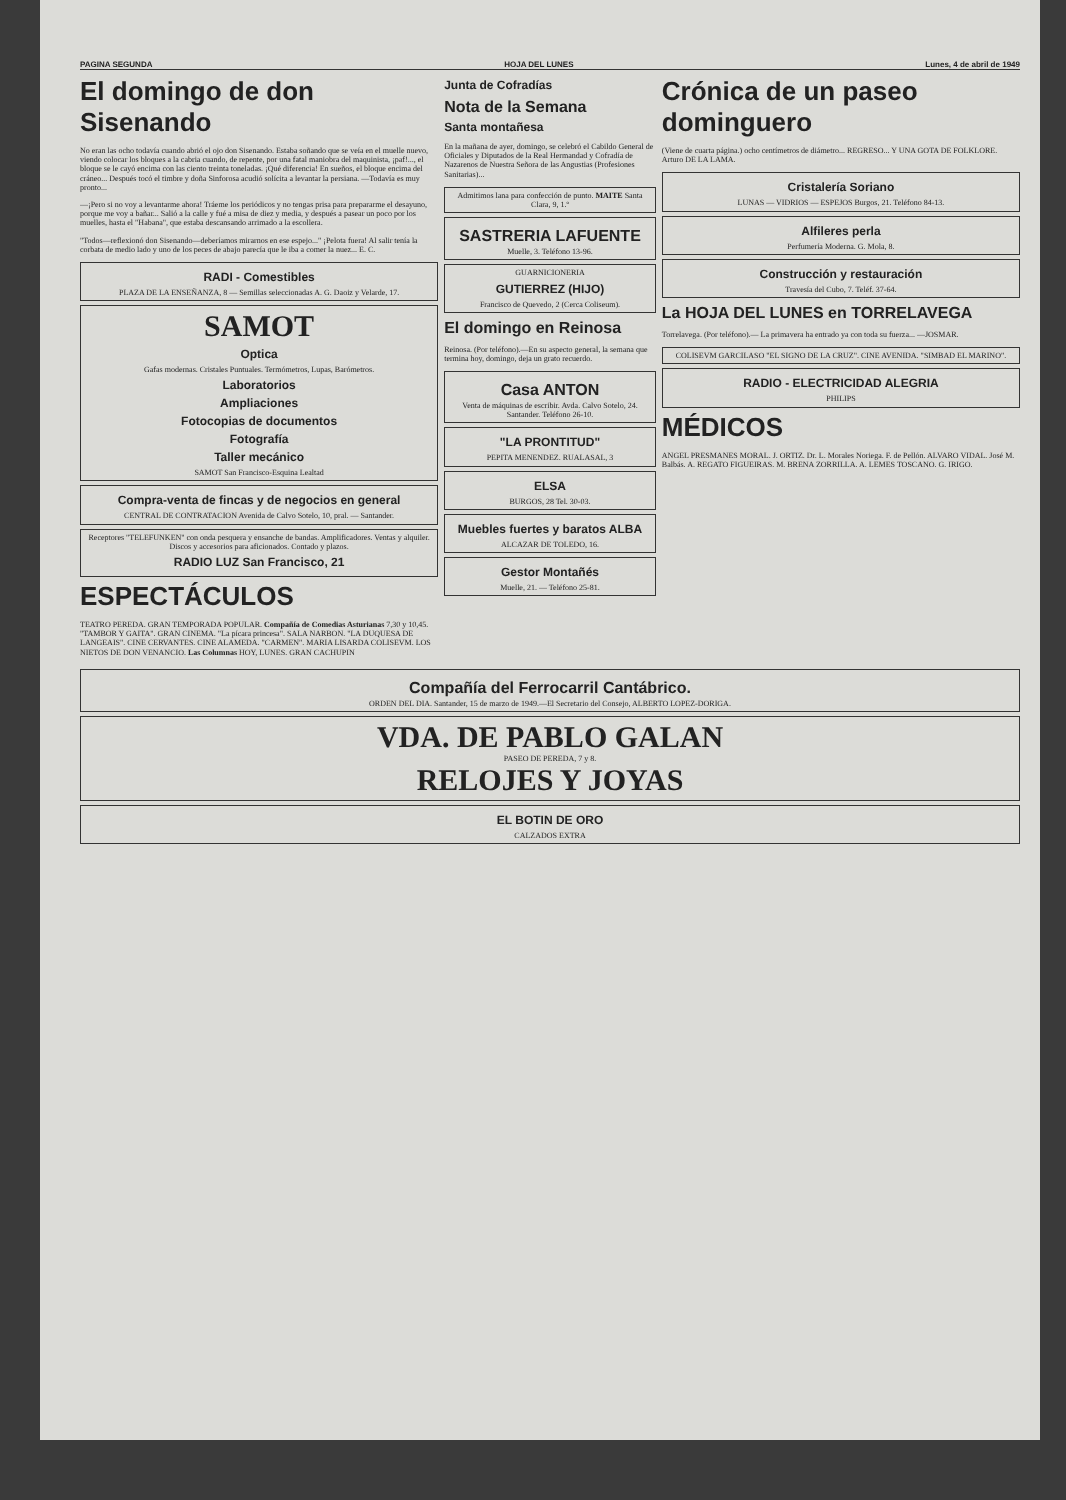PAGINA SEGUNDA HOJA DEL LUNES Lunes, 4 de abril de 1949
El domingo de don Sisenando
No eran las ocho todavía cuando abrió el ojo don Sisenando. Estaba soñando que se veía en el muelle nuevo, viendo colocar los bloques a la cabria cuando, de repente, por una fatal maniobra del maquinista, ¡paf!..., el bloque se le cayó encima con las ciento treinta toneladas. ¡Qué diferencia! En sueños, el bloque encima del cráneo... Después tocó el timbre y doña Sinforosa acudió solícita a levantar la persiana. —Todavía es muy pronto...
—¡Pero si no voy a levantarme ahora! Tráeme los periódicos y no tengas prisa para prepararme el desayuno, porque me voy a bañar... Salió a la calle y fué a misa de diez y media, y después a pasear un poco por los muelles, hasta el "Habana", que estaba descansando arrimado a la escollera.
"Todos—reflexionó don Sisenando—deberíamos mirarnos en ese espejo..." ¡Pelota fuera! Al salir tenía la corbata de medio lado y uno de los peces de abajo parecía que le iba a comer la nuez... E. C.
RADI - Comestibles
PLAZA DE LA ENSEÑANZA, 8 — Semillas seleccionadas A. G. Daoiz y Velarde, 17.
SAMOT
Optica
Gafas modernas. Cristales Puntuales. Termómetros, Lupas, Barómetros.
Laboratorios
Ampliaciones
Fotocopias de documentos
Fotografía
Taller mecánico
SAMOT San Francisco-Esquina Lealtad
Compra-venta de fincas y de negocios en general
CENTRAL DE CONTRATACION Avenida de Calvo Sotelo, 10, pral. — Santander.
Receptores "TELEFUNKEN" con onda pesquera y ensanche de bandas. Amplificadores. Ventas y alquiler. Discos y accesorios para aficionados. Contado y plazos.
RADIO LUZ San Francisco, 21
ESPECTÁCULOS
TEATRO PEREDA. GRAN TEMPORADA POPULAR. Compañía de Comedias Asturianas 7,30 y 10,45. "TAMBOR Y GAITA". GRAN CINEMA. "La pícara princesa". SALA NARBON. "LA DUQUESA DE LANGEAIS". CINE CERVANTES. CINE ALAMEDA. "CARMEN". MARIA LISARDA COLISEVM. LOS NIETOS DE DON VENANCIO. Las Columnas HOY, LUNES. GRAN CACHUPIN
Junta de Cofradías
Nota de la Semana
Santa montañesa
En la mañana de ayer, domingo, se celebró el Cabildo General de Oficiales y Diputados de la Real Hermandad y Cofradía de Nazarenos de Nuestra Señora de las Angustias (Profesiones Sanitarias)...
Admitimos lana para confección de punto. MAITE Santa Clara, 9, 1.º
SASTRERIA LAFUENTE
Muelle, 3. Teléfono 13-96.
GUARNICIONERIA
GUTIERREZ (HIJO)
Francisco de Quevedo, 2 (Cerca Coliseum).
El domingo en Reinosa
Reinosa. (Por teléfono).—En su aspecto general, la semana que termina hoy, domingo, deja un grato recuerdo.
Casa ANTON
Venta de máquinas de escribir. Avda. Calvo Sotelo, 24. Santander. Teléfono 26-10.
"LA PRONTITUD"
PEPITA MENENDEZ. RUALASAL, 3
ELSA
BURGOS, 28 Tel. 30-03.
Muebles fuertes y baratos ALBA
ALCAZAR DE TOLEDO, 16.
Gestor Montañés
Muelle, 21. — Teléfono 25-81.
Crónica de un paseo dominguero
(Viene de cuarta página.) ocho centímetros de diámetro... REGRESO... Y UNA GOTA DE FOLKLORE. Arturo DE LA LAMA.
Cristalería Soriano
LUNAS — VIDRIOS — ESPEJOS Burgos, 21. Teléfono 84-13.
Alfileres perla
Perfumería Moderna. G. Mola, 8.
Construcción y restauración
Travesía del Cubo, 7. Teléf. 37-64.
La HOJA DEL LUNES en TORRELAVEGA
Torrelavega. (Por teléfono).— La primavera ha entrado ya con toda su fuerza... —JOSMAR.
COLISEVM GARCILASO "EL SIGNO DE LA CRUZ". CINE AVENIDA. "SIMBAD EL MARINO".
RADIO - ELECTRICIDAD ALEGRIA
PHILIPS
MÉDICOS
ANGEL PRESMANES MORAL. J. ORTIZ. Dr. L. Morales Noriega. F. de Pellón. ALVARO VIDAL. José M. Balbás. A. REGATO FIGUEIRAS. M. BRENA ZORRILLA. A. LEMES TOSCANO. G. IRIGO.
Compañía del Ferrocarril Cantábrico.
ORDEN DEL DIA. Santander, 15 de marzo de 1949.—El Secretario del Consejo, ALBERTO LOPEZ-DORIGA.
VDA. DE PABLO GALAN
PASEO DE PEREDA, 7 y 8.
RELOJES Y JOYAS
EL BOTIN DE ORO
CALZADOS EXTRA